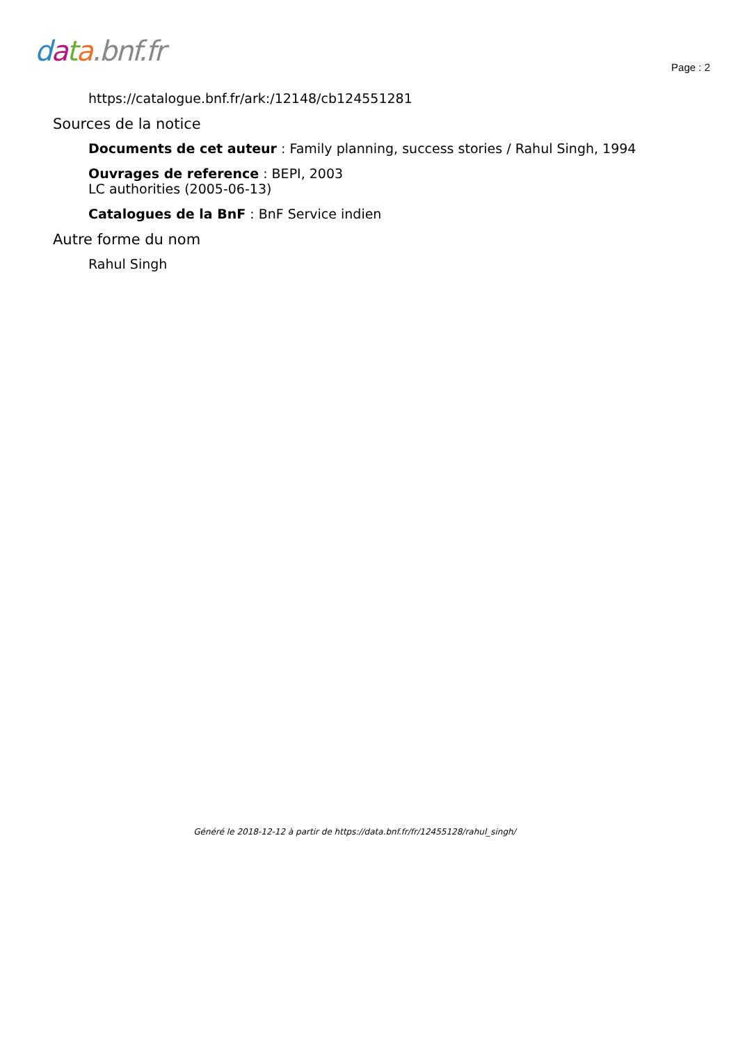data.bnf.fr
Page : 2
https://catalogue.bnf.fr/ark:/12148/cb124551281
Sources de la notice
Documents de cet auteur : Family planning, success stories / Rahul Singh, 1994
Ouvrages de reference : BEPI, 2003
LC authorities (2005-06-13)
Catalogues de la BnF : BnF Service indien
Autre forme du nom
Rahul Singh
Généré le 2018-12-12 à partir de https://data.bnf.fr/fr/12455128/rahul_singh/